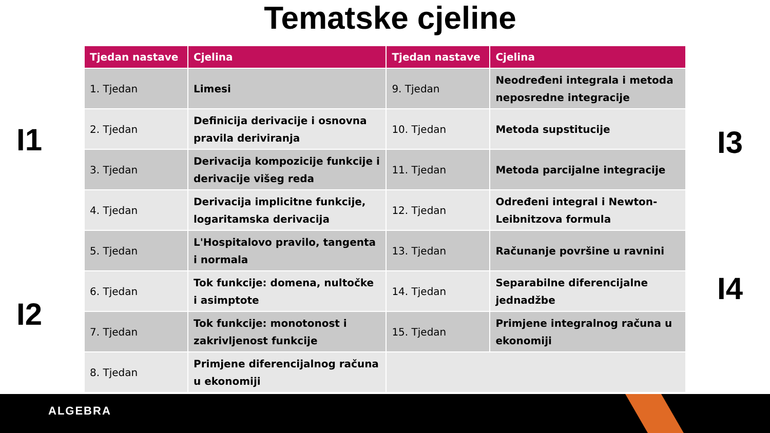Tematske cjeline
I1
I2
| Tjedan nastave | Cjelina | Tjedan nastave | Cjelina |
| --- | --- | --- | --- |
| 1. Tjedan | Limesi | 9. Tjedan | Neodređeni integrala i metoda neposredne integracije |
| 2. Tjedan | Definicija derivacije i osnovna pravila deriviranja | 10. Tjedan | Metoda supstitucije |
| 3. Tjedan | Derivacija kompozicije funkcije i derivacije višeg reda | 11. Tjedan | Metoda parcijalne integracije |
| 4. Tjedan | Derivacija implicitne funkcije, logaritamska derivacija | 12. Tjedan | Određeni integral i Newton-Leibnitzova formula |
| 5. Tjedan | L'Hospitalovo pravilo, tangenta i normala | 13. Tjedan | Računanje površine u ravnini |
| 6. Tjedan | Tok funkcije: domena, nultočke i asimptote | 14. Tjedan | Separabilne diferencijalne jednadžbe |
| 7. Tjedan | Tok funkcije: monotonost i zakrivljenost funkcije | 15. Tjedan | Primjene integralnog računa u ekonomiji |
| 8. Tjedan | Primjene diferencijalnog računa u ekonomiji | | |
I3
I4
ALGEBRA